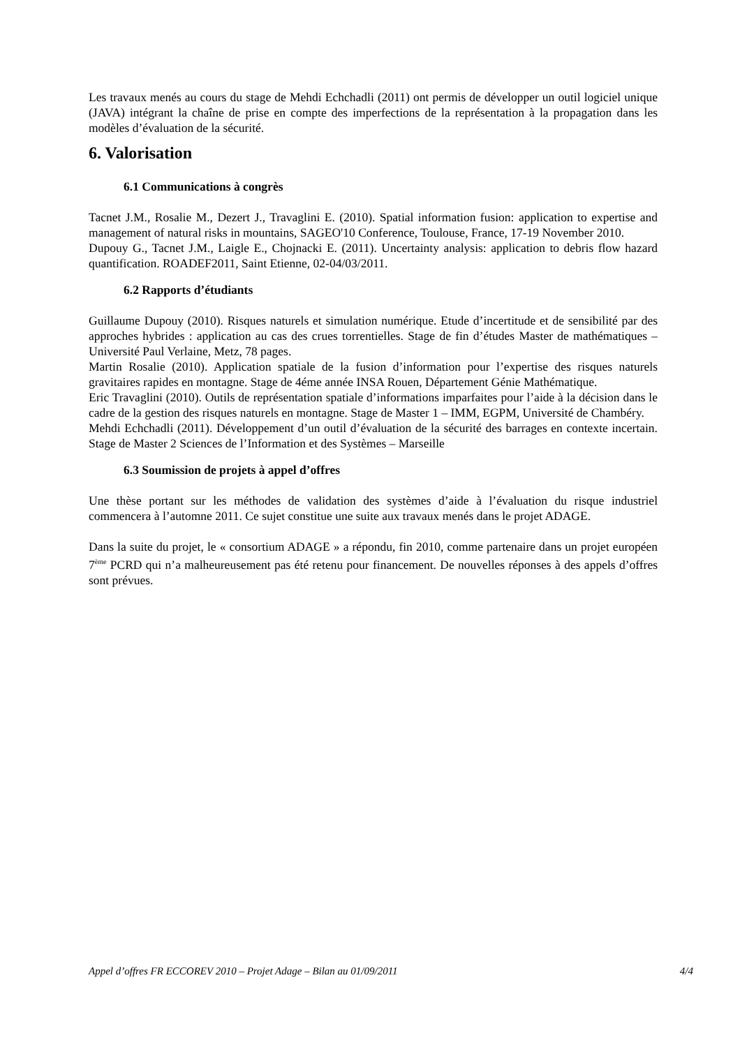Les travaux menés au cours du stage de Mehdi Echchadli (2011) ont permis de développer un outil logiciel unique (JAVA) intégrant la chaîne de prise en compte des imperfections de la représentation à la propagation dans les modèles d’évaluation de la sécurité.
6. Valorisation
6.1 Communications à congrès
Tacnet J.M., Rosalie M., Dezert J., Travaglini E. (2010). Spatial information fusion: application to expertise and management of natural risks in mountains, SAGEO'10 Conference, Toulouse, France, 17-19 November 2010.
Dupouy G., Tacnet J.M., Laigle E., Chojnacki E. (2011). Uncertainty analysis: application to debris flow hazard quantification. ROADEF2011, Saint Etienne, 02-04/03/2011.
6.2 Rapports d’étudiants
Guillaume Dupouy (2010). Risques naturels et simulation numérique. Etude d’incertitude et de sensibilité par des approches hybrides : application au cas des crues torrentielles. Stage de fin d’études Master de mathématiques – Université Paul Verlaine, Metz, 78 pages.
Martin Rosalie (2010). Application spatiale de la fusion d’information pour l’expertise des risques naturels gravitaires rapides en montagne. Stage de 4éme année INSA Rouen, Département Génie Mathématique.
Eric Travaglini (2010). Outils de représentation spatiale d’informations imparfaites pour l’aide à la décision dans le cadre de la gestion des risques naturels en montagne. Stage de Master 1 – IMM, EGPM, Université de Chambéry.
Mehdi Echchadli (2011). Développement d’un outil d’évaluation de la sécurité des barrages en contexte incertain. Stage de Master 2 Sciences de l’Information et des Systèmes – Marseille
6.3 Soumission de projets à appel d’offres
Une thèse portant sur les méthodes de validation des systèmes d’aide à l’évaluation du risque industriel commencera à l’automne 2011. Ce sujet constitue une suite aux travaux menés dans le projet ADAGE.
Dans la suite du projet, le « consortium ADAGE » a répondu, fin 2010, comme partenaire dans un projet européen 7<sup>ème</sup> PCRD qui n’a malheureusement pas été retenu pour financement. De nouvelles réponses à des appels d’offres sont prévues.
Appel d’offres FR ECCOREV 2010 – Projet Adage – Bilan au 01/09/2011 4/4